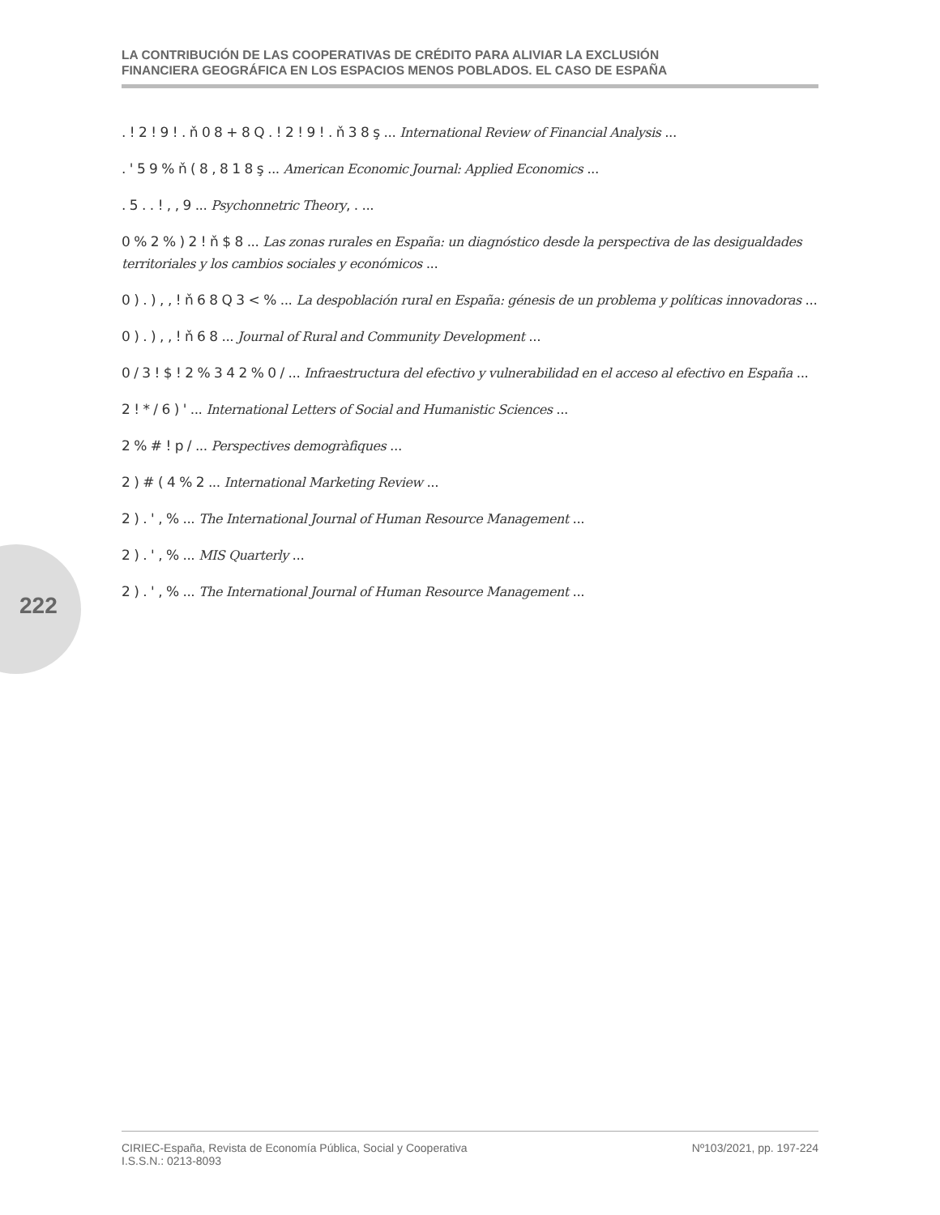LA CONTRIBUCIÓN DE LAS COOPERATIVAS DE CRÉDITO PARA ALIVIAR LA EXCLUSIÓN
FINANCIERA GEOGRÁFICA EN LOS ESPACIOS MENOS POBLADOS. EL CASO DE ESPAÑA
222
. ! 2 ! 9 ! . ň 0 8 + 8 Q . ! 2 ! 9 ! . ň 3 8 ş ... International Review of Financial Analysis ...
. ' 5 9 % ň ( 8 , 8 1 8 ş ... American Economic Journal: Applied Economics ...
. 5 . . ! , , 9 ... Psychonnetric Theory, . ...
0 % 2 % ) 2 ! ň $ 8 ... Las zonas rurales en España: un diagnóstico desde la perspectiva de las desigualdades territoriales y los cambios sociales y económicos ...
0 ) . ) , , ! ň 6 8 Q 3 < % ... La despoblación rural en España: génesis de un problema y políticas innovadoras ...
0 ) . ) , , ! ň 6 8 ... Journal of Rural and Community Development ...
0 / 3 ! $ ! 2 % 3 4 2 % 0 / ... Infraestructura del efectivo y vulnerabilidad en el acceso al efectivo en España ...
2 ! * / 6 ) ' ... International Letters of Social and Humanistic Sciences ...
2 % # ! p / ... Perspectives demogràfiques ...
2 ) # ( 4 % 2 ... International Marketing Review ...
2 ) . ' , % ... The International Journal of Human Resource Management ...
2 ) . ' , % ... MIS Quarterly ...
2 ) . ' , % ... The International Journal of Human Resource Management ...
CIRIEC-España, Revista de Economía Pública, Social y Cooperativa
I.S.S.N.: 0213-8093
Nº103/2021, pp. 197-224